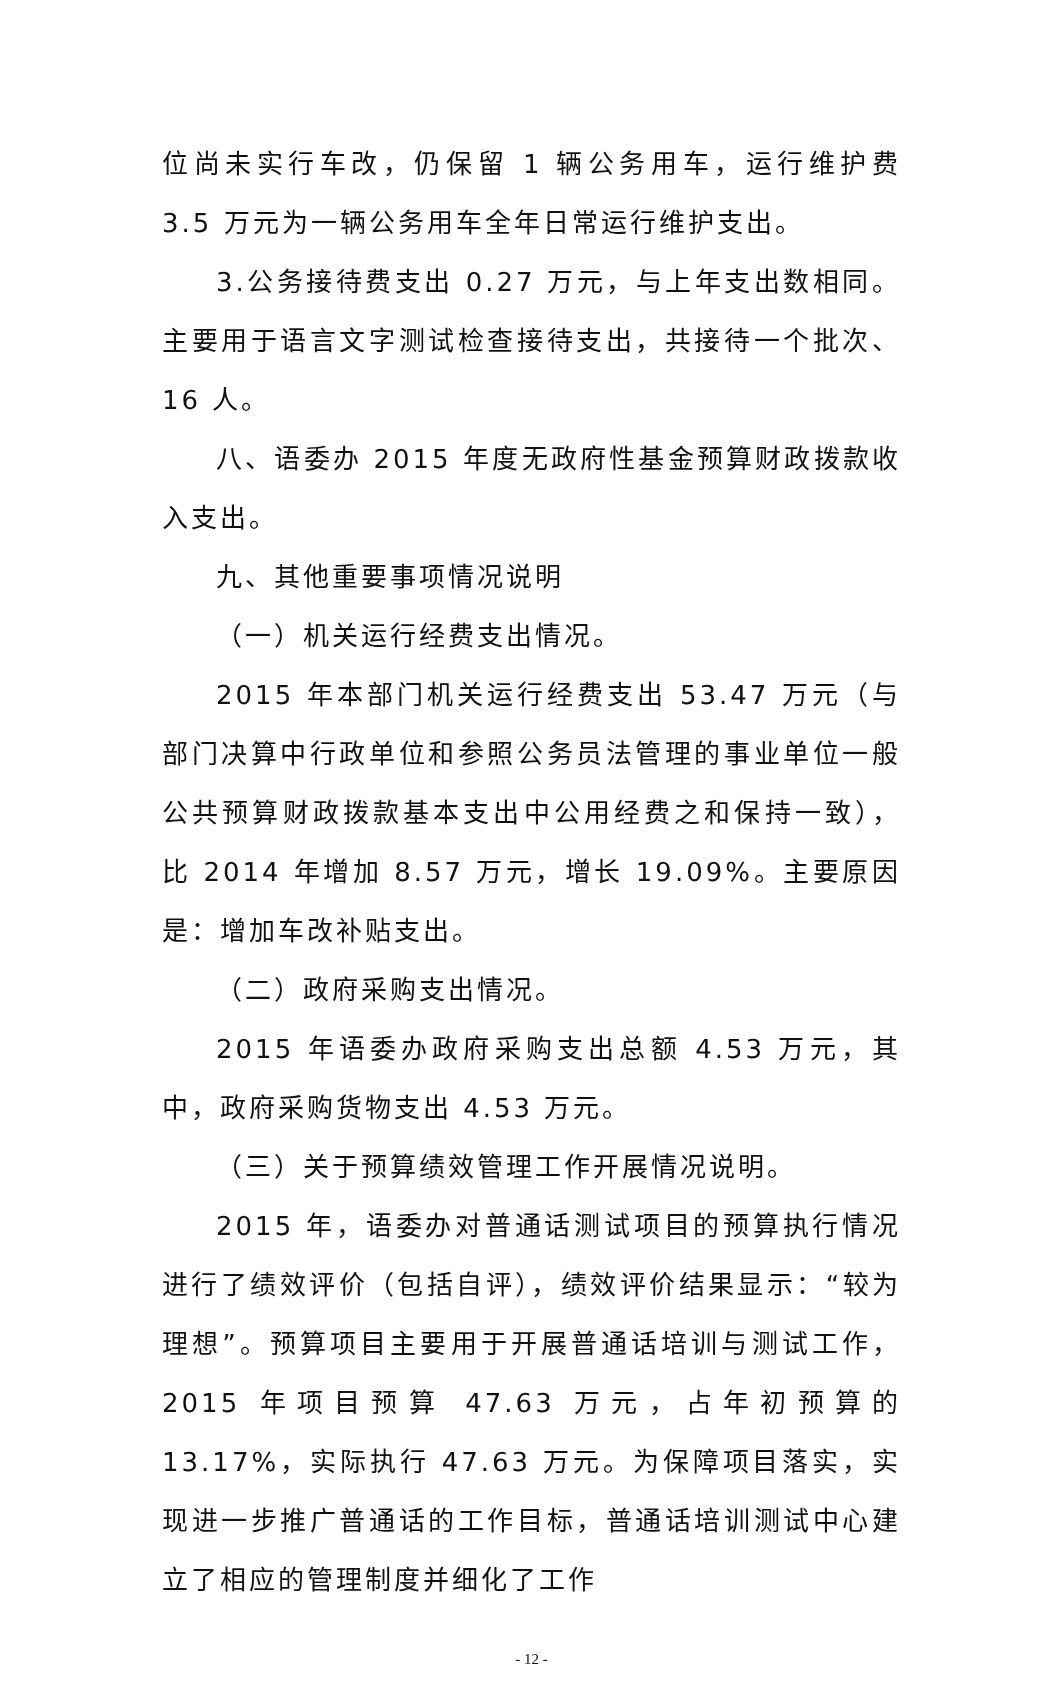位尚未实行车改，仍保留 1 辆公务用车，运行维护费 3.5 万元为一辆公务用车全年日常运行维护支出。
3.公务接待费支出 0.27 万元，与上年支出数相同。主要用于语言文字测试检查接待支出，共接待一个批次、16 人。
八、语委办 2015 年度无政府性基金预算财政拨款收入支出。
九、其他重要事项情况说明
（一）机关运行经费支出情况。
2015 年本部门机关运行经费支出 53.47 万元（与部门决算中行政单位和参照公务员法管理的事业单位一般公共预算财政拨款基本支出中公用经费之和保持一致），比 2014 年增加 8.57 万元，增长 19.09%。主要原因是：增加车改补贴支出。
（二）政府采购支出情况。
2015 年语委办政府采购支出总额 4.53 万元，其中，政府采购货物支出 4.53 万元。
（三）关于预算绩效管理工作开展情况说明。
2015 年，语委办对普通话测试项目的预算执行情况进行了绩效评价（包括自评），绩效评价结果显示：“较为理想”。预算项目主要用于开展普通话培训与测试工作，2015 年项目预算 47.63 万元，占年初预算的 13.17%，实际执行 47.63 万元。为保障项目落实，实现进一步推广普通话的工作目标，普通话培训测试中心建立了相应的管理制度并细化了工作
- 12 -